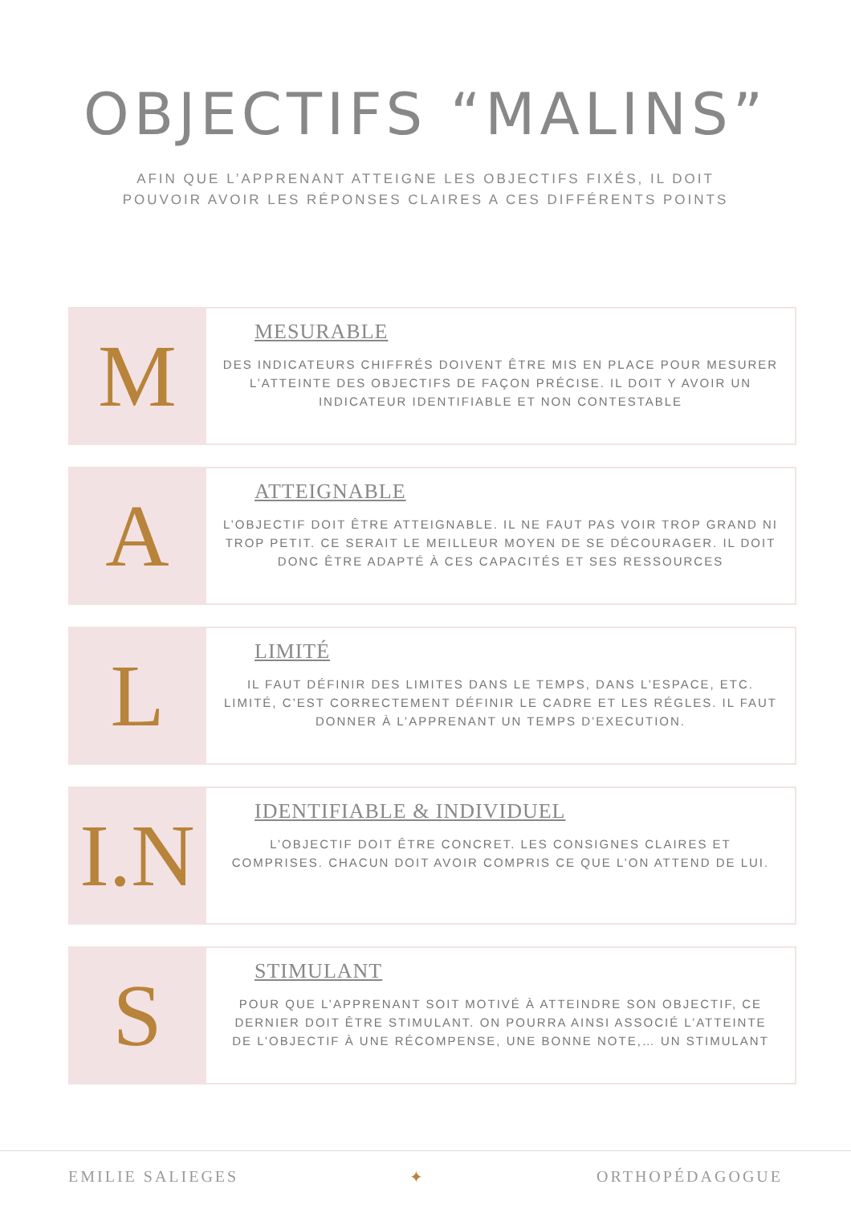OBJECTIFS “MALINS”
AFIN QUE L’APPRENANT ATTEIGNE LES OBJECTIFS FIXÉS, IL DOIT
POUVOIR AVOIR LES RÉPONSES CLAIRES A CES DIFFÉRENTS POINTS
M
MESURABLE
DES INDICATEURS CHIFFRÉS DOIVENT ÊTRE MIS EN PLACE POUR MESURER L’ATTEINTE DES OBJECTIFS DE FAÇON PRÉCISE. IL DOIT Y AVOIR UN INDICATEUR IDENTIFIABLE ET NON CONTESTABLE
A
ATTEIGNABLE
L’OBJECTIF DOIT ÊTRE ATTEIGNABLE. IL NE FAUT PAS VOIR TROP GRAND NI TROP PETIT. CE SERAIT LE MEILLEUR MOYEN DE SE DÉCOURAGER. IL DOIT DONC ÊTRE ADAPTÉ À CES CAPACITÉS ET SES RESSOURCES
L
LIMITÉ
IL FAUT DÉFINIR DES LIMITES DANS LE TEMPS, DANS L’ESPACE, ETC. LIMITÉ, C’EST CORRECTEMENT DÉFINIR LE CADRE ET LES RÉGLES. IL FAUT DONNER À L’APPRENANT UN TEMPS D’EXECUTION.
I.N
IDENTIFIABLE & INDIVIDUEL
L’OBJECTIF DOIT ÊTRE CONCRET. LES CONSIGNES CLAIRES ET COMPRISES. CHACUN DOIT AVOIR COMPRIS CE QUE L’ON ATTEND DE LUI.
S
STIMULANT
POUR QUE L’APPRENANT SOIT MOTIVÉ À ATTEINDRE SON OBJECTIF, CE DERNIER DOIT ÊTRE STIMULANT. ON POURRA AINSI ASSOCIÉ L’ATTEINTE DE L’OBJECTIF À UNE RÉCOMPENSE, UNE BONNE NOTE,… UN STIMULANT
EMILIE SALIEGES ✦ ORTHOPÉDAGOGUE